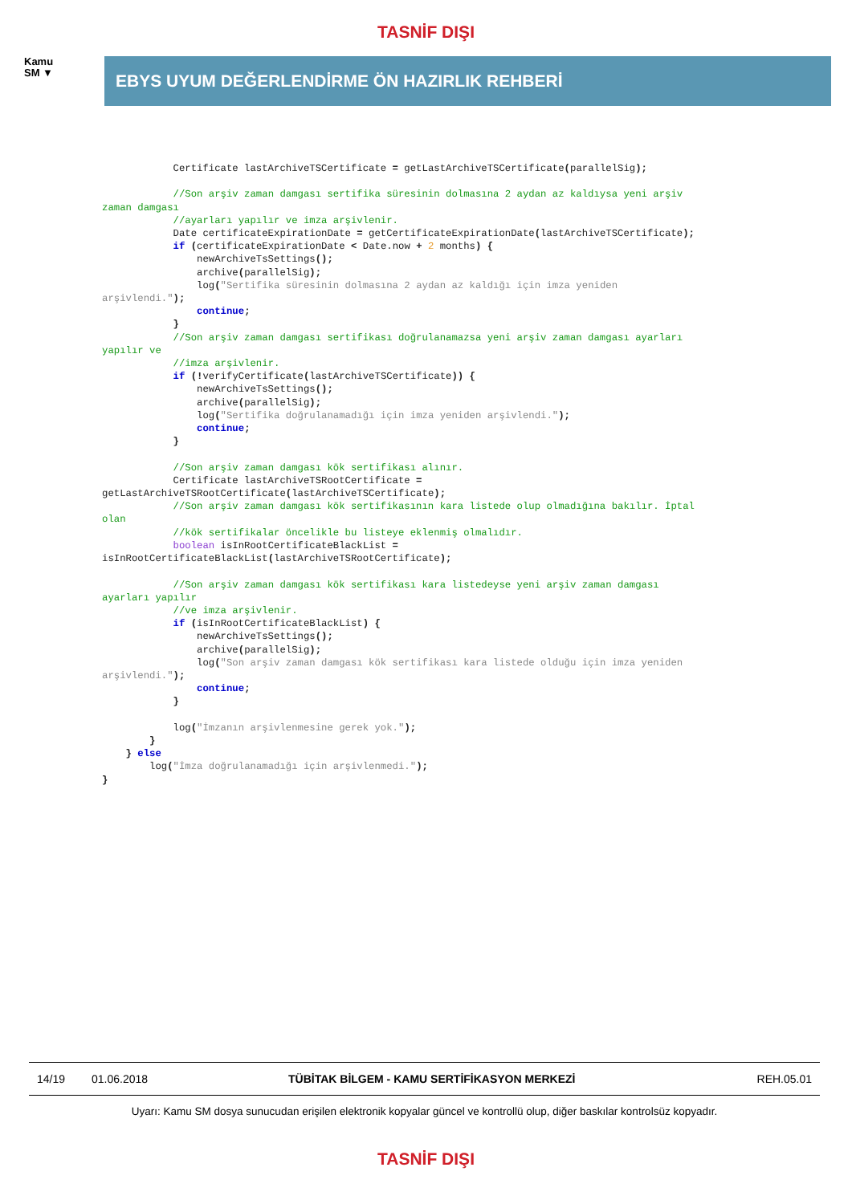TASNİF DIŞI
Kamu
SM ▼
EBYS UYUM DEĞERLENDİRME ÖN HAZIRLIK REHBERİ
            Certificate lastArchiveTSCertificate = getLastArchiveTSCertificate(parallelSig);

            //Son arşiv zaman damgası sertifika süresinin dolmasına 2 aydan az kaldıysa yeni arşiv
zaman damgası
            //ayarları yapılır ve imza arşivlenir.
            Date certificateExpirationDate = getCertificateExpirationDate(lastArchiveTSCertificate);
            if (certificateExpirationDate < Date.now + 2 months) {
                newArchiveTsSettings();
                archive(parallelSig);
                log("Sertifika süresinin dolmasına 2 aydan az kaldığı için imza yeniden
arşivlendi.");
                continue;
            }
            //Son arşiv zaman damgası sertifikası doğrulanamazsa yeni arşiv zaman damgası ayarları
yapılır ve
            //imza arşivlenir.
            if (!verifyCertificate(lastArchiveTSCertificate)) {
                newArchiveTsSettings();
                archive(parallelSig);
                log("Sertifika doğrulanamadığı için imza yeniden arşivlendi.");
                continue;
            }

            //Son arşiv zaman damgası kök sertifikası alınır.
            Certificate lastArchiveTSRootCertificate =
getLastArchiveTSRootCertificate(lastArchiveTSCertificate);
            //Son arşiv zaman damgası kök sertifikasının kara listede olup olmadığına bakılır. İptal
olan
            //kök sertifikalar öncelikle bu listeye eklenmiş olmalıdır.
            boolean isInRootCertificateBlackList =
isInRootCertificateBlackList(lastArchiveTSRootCertificate);

            //Son arşiv zaman damgası kök sertifikası kara listedeyse yeni arşiv zaman damgası
ayarları yapılır
            //ve imza arşivlenir.
            if (isInRootCertificateBlackList) {
                newArchiveTsSettings();
                archive(parallelSig);
                log("Son arşiv zaman damgası kök sertifikası kara listede olduğu için imza yeniden
arşivlendi.");
                continue;
            }

            log("İmzanın arşivlenmesine gerek yok.");
        }
    } else
        log("İmza doğrulanamadığı için arşivlenmedi.");
}
14/19 01.06.2018 TÜBİTAK BİLGEM - KAMU SERTİFİKASYON MERKEZİ REH.05.01
Uyarı: Kamu SM dosya sunucudan erişilen elektronik kopyalar güncel ve kontrollü olup, diğer baskılar kontrolsüz kopyadır.
TASNİF DIŞI